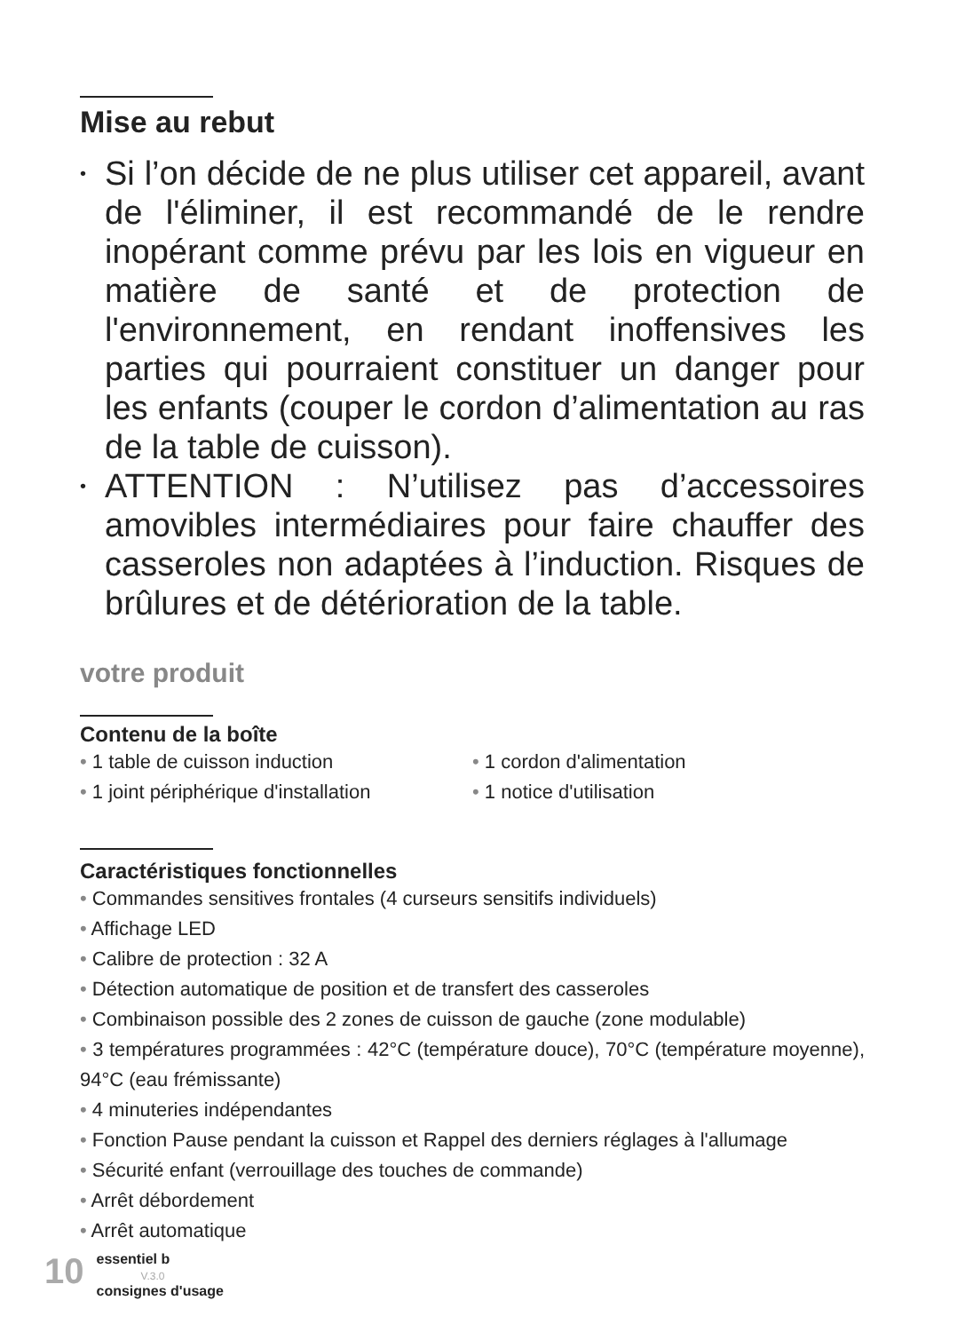Mise au rebut
• Si l’on décide de ne plus utiliser cet appareil, avant de l'éliminer, il est recommandé de le rendre inopérant comme prévu par les lois en vigueur en matière de santé et de protection de l'environnement, en rendant inoffensives les parties qui pourraient constituer un danger pour les enfants (couper le cordon d’alimentation au ras de la table de cuisson).
• ATTENTION : N’utilisez pas d’accessoires amovibles intermédiaires pour faire chauffer des casseroles non adaptées à l’induction. Risques de brûlures et de détérioration de la table.
votre produit
Contenu de la boîte
• 1 table de cuisson induction
• 1 joint périphérique d'installation
• 1 cordon d'alimentation
• 1 notice d'utilisation
Caractéristiques fonctionnelles
• Commandes sensitives frontales (4 curseurs sensitifs individuels)
• Affichage LED
• Calibre de protection : 32 A
• Détection automatique de position et de transfert des casseroles
• Combinaison possible des 2 zones de cuisson de gauche (zone modulable)
• 3 températures programmées : 42°C (température douce), 70°C (température moyenne), 94°C (eau frémissante)
• 4 minuteries indépendantes
• Fonction Pause pendant la cuisson et Rappel des derniers réglages à l'allumage
• Sécurité enfant (verrouillage des touches de commande)
• Arrêt débordement
• Arrêt automatique
10
essentiel b
V.3.0
consignes d'usage